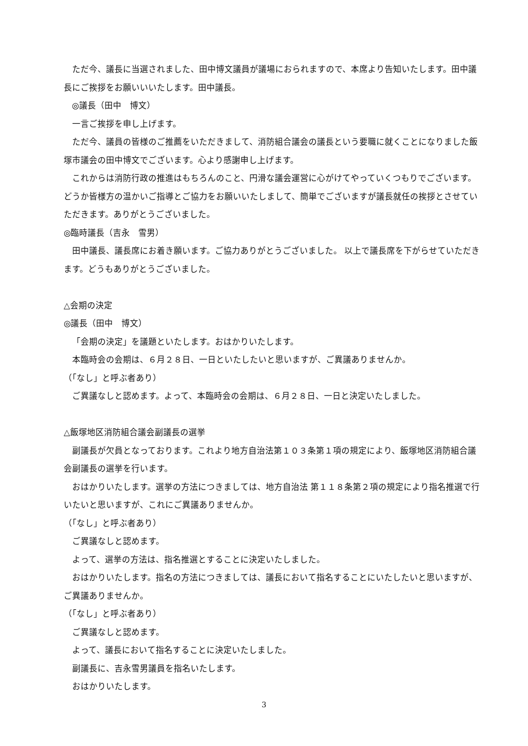ただ今、議長に当選されました、田中博文議員が議場におられますので、本席より告知いたします。田中議長にご挨拶をお願いいいたします。田中議長。
◎議長（田中　博文）
一言ご挨拶を申し上げます。
ただ今、議員の皆様のご推薦をいただきまして、消防組合議会の議長という要職に就くことになりました飯塚市議会の田中博文でございます。心より感謝申し上げます。
これからは消防行政の推進はもちろんのこと、円滑な議会運営に心がけてやっていくつもりでございます。どうか皆様方の温かいご指導とご協力をお願いいたしまして、簡単でございますが議長就任の挨拶とさせていただきます。ありがとうございました。
◎臨時議長（吉永　雪男）
田中議長、議長席にお着き願います。ご協力ありがとうございました。 以上で議長席を下がらせていただきます。どうもありがとうございました。
△会期の決定
◎議長（田中　博文）
「会期の決定」を議題といたします。おはかりいたします。
本臨時会の会期は、６月２８日、一日といたしたいと思いますが、ご異議ありませんか。
（「なし」と呼ぶ者あり）
ご異議なしと認めます。よって、本臨時会の会期は、６月２８日、一日と決定いたしました。
△飯塚地区消防組合議会副議長の選挙
副議長が欠員となっております。これより地方自治法第１０３条第１項の規定により、飯塚地区消防組合議会副議長の選挙を行います。
おはかりいたします。選挙の方法につきましては、地方自治法 第１１８条第２項の規定により指名推選で行いたいと思いますが、これにご異議ありませんか。
（「なし」と呼ぶ者あり）
ご異議なしと認めます。
よって、選挙の方法は、指名推選とすることに決定いたしました。
おはかりいたします。指名の方法につきましては、議長において指名することにいたしたいと思いますが、ご異議ありませんか。
（「なし」と呼ぶ者あり）
ご異議なしと認めます。
よって、議長において指名することに決定いたしました。
副議長に、吉永雪男議員を指名いたします。
おはかりいたします。
3